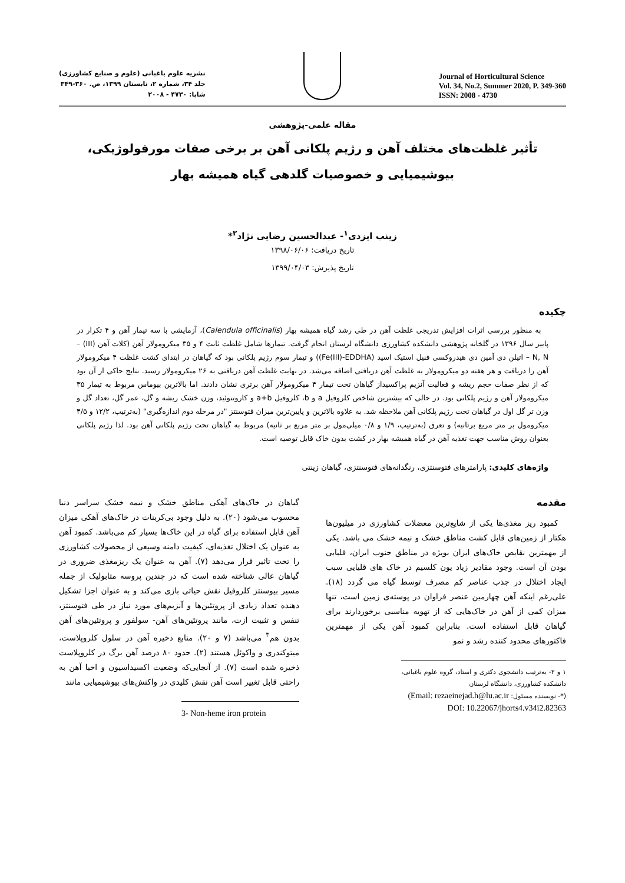نشریه علوم باغبانی (علوم و صنایع کشاورزی)
جلد ۳۴، شماره ۲، تابستان ۱۳۹۹، ص. ۳۶۰-۳۴۹
شاپا: ۴۷۳۰ - ۲۰۰۸
Journal of Horticultural Science
Vol. 34, No.2, Summer 2020, P. 349-360
ISSN: 2008 - 4730
مقاله علمی-پژوهشی
تأثیر غلظت‌های مختلف آهن و رژیم پلکانی آهن بر برخی صفات مورفولوژیکی، بیوشیمیایی و خصوصیات گلدهی گیاه همیشه بهار
زینب ایزدی<sup>۱</sup>- عبدالحسین رضایی نژاد<sup>۲</sup>*
تاریخ دریافت: ۱۳۹۸/۰۶/۰۶
تاریخ پذیرش: ۱۳۹۹/۰۴/۰۳
چکیده
به منظور بررسی اثرات افزایش تدریجی غلظت آهن در طی رشد گیاه همیشه بهار (Calendula officinalis)، آزمایشی با سه تیمار آهن و ۴ تکرار در پاییز سال ۱۳۹۶ در گلخانه پژوهشی دانشکده کشاورزی دانشگاه لرستان انجام گرفت. تیمارها شامل غلظت ثابت ۴ و ۳۵ میکرومولار آهن (کلات آهن (III) – N, N – اتیلن دی آمین دی هیدروکسی فنیل استیک اسید (Fe(III)-EDDHA)) و تیمار سوم رژیم پلکانی بود که گیاهان در ابتدای کشت غلظت ۴ میکرومولار آهن را دریافت و هر هفته دو میکرومولار به غلظت آهن دریافتی اضافه می‌شد. در نهایت غلظت آهن دریافتی به ۲۶ میکرومولار رسید. نتایج حاکی از آن بود که از نظر صفات حجم ریشه و فعالیت آنزیم پراکسیداز گیاهان تحت تیمار ۴ میکرومولار آهن برتری نشان دادند. اما بالاترین بیوماس مربوط به تیمار ۳۵ میکرومولار آهن و رژیم پلکانی بود. در حالی که بیشترین شاخص کلروفیل a و b، کلروفیل a+b و کاروتنوئید، وزن خشک ریشه و گل، عمر گل، تعداد گل و وزن تر گل اول در گیاهان تحت رژیم پلکانی آهن ملاحظه شد. به علاوه بالاترین و پایین‌ترین میزان فتوسنتز "در مرحله دوم اندازه‌گیری" (به‌ترتیب، ۱۲/۲ و ۴/۵ میکرومول بر متر مربع برثانیه) و تعرق (به‌ترتیب، ۱/۹ و ۰/۸ میلی‌مول بر متر مربع بر ثانیه) مربوط به گیاهان تحت رژیم پلکانی آهن بود. لذا رژیم پلکانی بعنوان روش مناسب جهت تغذیه آهن در گیاه همیشه بهار در کشت بدون خاک قابل توصیه است.
واژه‌های کلیدی: پارامترهای فتوسنتزی، رنگدانه‌های فتوسنتزی، گیاهان زینتی
مقدمه
کمبود ریز مغذی‌ها یکی از شایع‌ترین معضلات کشاورزی در میلیون‌ها هکتار از زمین‌های قابل کشت مناطق خشک و نیمه خشک می باشد. یکی از مهمترین نقایص خاک‌های ایران بویژه در مناطق جنوب ایران، قلیایی بودن آن است. وجود مقادیر زیاد یون کلسیم در خاک های قلیایی سبب ایجاد اختلال در جذب عناصر کم مصرف توسط گیاه می گردد (۱۸). علی‌رغم اینکه آهن چهارمین عنصر فراوان در پوسته‌ی زمین است، تنها میزان کمی از آهن در خاک‌هایی که از تهویه مناسبی برخوردارند برای گیاهان قابل استفاده است. بنابراین کمبود آهن یکی از مهمترین فاکتورهای محدود کننده رشد و نمو
۱ و ۲- به‌ترتیب دانشجوی دکتری و استاد، گروه علوم باغبانی، دانشکده کشاورزی، دانشگاه لرستان
(*- نویسنده مسئول: Email: rezaeinejad.h@lu.ac.ir)
DOI: 10.22067/jhorts4.v34i2.82363
گیاهان در خاک‌های آهکی مناطق خشک و نیمه خشک سراسر دنیا محسوب می‌شود (۲۰). به دلیل وجود بی‌کربنات در خاک‌های آهکی میزان آهن قابل استفاده برای گیاه در این خاک‌ها بسیار کم می‌باشد. کمبود آهن به عنوان یک اختلال تغذیه‌ای، کیفیت دامنه وسیعی از محصولات کشاورزی را تحت تاثیر قرار می‌دهد (۷). آهن به عنوان یک ریزمغذی ضروری در گیاهان عالی شناخته شده است که در چندین پروسه متابولیک از جمله مسیر بیوسنتز کلروفیل نقش حیاتی بازی می‌کند و به عنوان اجزا تشکیل دهنده تعداد زیادی از پروتئین‌ها و آنزیم‌های مورد نیاز در طی فتوسنتز، تنفس و تثبیت ازت، مانند پروتئین‌های آهن- سولفور و پروتئین‌های آهن بدون هم<sup>۳</sup> می‌باشد (۷ و ۲۰). منابع ذخیره آهن در سلول کلروپلاست، میتوکندری و واکوئل هستند (۲). حدود ۸۰ درصد آهن برگ در کلروپلاست ذخیره شده است (۷). از آنجایی‌که وضعیت اکسیداسیون و احیا آهن به راحتی قابل تغییر است آهن نقش کلیدی در واکنش‌های بیوشیمیایی مانند
3- Non-heme iron protein